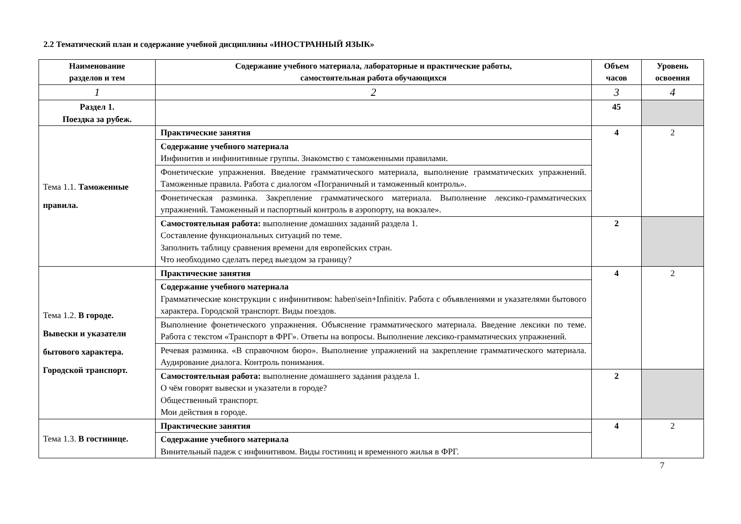2.2 Тематический план и содержание учебной дисциплины «ИНОСТРАННЫЙ ЯЗЫК»
| Наименование разделов и тем | Содержание учебного материала, лабораторные и практические работы, самостоятельная работа обучающихся | Объем часов | Уровень освоения |
| --- | --- | --- | --- |
| 1 | 2 | 3 | 4 |
| Раздел 1. Поездка за рубеж. | | 45 | |
| Тема 1.1. Таможенные правила. | Практические занятия | 4 | 2 |
| | Содержание учебного материала Инфинитив и инфинитивные группы. Знакомство с таможенными правилами. | | |
| | Фонетические упражнения. Введение грамматического материала, выполнение грамматических упражнений. Таможенные правила. Работа с диалогом «Пограничный и таможенный контроль». | | |
| | Фонетическая разминка. Закрепление грамматического материала. Выполнение лексико-грамматических упражнений. Таможенный и паспортный контроль в аэропорту, на вокзале». | | |
| | Самостоятельная работа: выполнение домашних заданий раздела 1. Составление функциональных ситуаций по теме. Заполнить таблицу сравнения времени для европейских стран. Что необходимо сделать перед выездом за границу? | 2 | |
| Тема 1.2. В городе. Вывески и указатели бытового характера. Городской транспорт. | Практические занятия | 4 | 2 |
| | Содержание учебного материала Грамматические конструкции с инфинитивом: haben\sein+Infinitiv. Работа с объявлениями и указателями бытового характера. Городской транспорт. Виды поездов. | | |
| | Выполнение фонетического упражнения. Объяснение грамматического материала. Введение лексики по теме. Работа с текстом «Транспорт в ФРГ». Ответы на вопросы. Выполнение лексико-грамматических упражнений. | | |
| | Речевая разминка. «В справочном бюро». Выполнение упражнений на закрепление грамматического материала. Аудирование диалога. Контроль понимания. | | |
| | Самостоятельная работа: выполнение домашнего задания раздела 1. О чём говорят вывески и указатели в городе? Общественный транспорт. Мои действия в городе. | 2 | |
| Тема 1.3. В гостинице. | Практические занятия | 4 | 2 |
| | Содержание учебного материала Винительный падеж с инфинитивом. Виды гостиниц и временного жилья в ФРГ. | | |
7